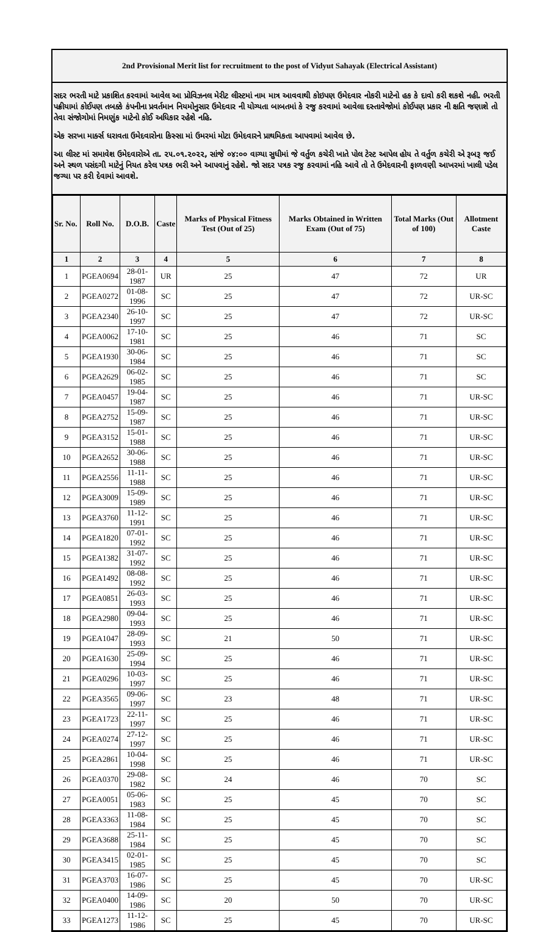2nd Provisional Merit list for recruitment to the post of Vidyut Sahayak (Electrical Assistant)
સદર ભરતી માટે પ્રકાશિત કરવામાં આવેલ આ પ્રોવિઝનલ મેરીટ લીસ્ટમાં નામ માત્ર આવવાથી કોઇપણ ઉમેદવાર નોકરી માટેનો હક કે દાવો કરી શકશે નહી. ભરતી પક્રીયામાં કોઈપણ તબક્કે કંપનીના પ્રવર્તમાન નિયમોનુસાર ઉમેદવાર ની યોગ્યતા બાબતમાં કે રજુ કરવામાં આવેલા દસ્તાવેજોમાં કોઈપણ પ્રકાર ની ક્ષતિ જણાશે તો તેવા સંજોગોમાં નિમણુંક માટેનો કોઈ અધિકાર રહેશે નહિ.
એક સરખા માર્ક્સ ધરાવતા ઉમેદવારોના કિસ્સા માં ઉમરમાં મોટા ઉમેદવારને પ્રાથમિકતા આપવામાં આવેલ છે.
આ લીસ્ટ માં સમાવેશ ઉમેદવારોએ તા. ૨૫.૦૧.૨૦૨૨, સાંજે ૦૪:૦૦ વાગ્યા સુધીમાં જે વર્તુળ કચેરી ખાતે પોલ ટેસ્ટ આપેલ હોય તે વર્તુળ કચેરી એ રૂબરૂ જઈ અને સ્થળ પસંદગી માટેનું નિયત કરેલ પત્રક ભરી અને આપવાનું રહેશે. જો સદર પત્રક રજુ કરવામાં નહિ આવે તો તે ઉમેદવારની ફાળવણી આખરમાં ખાલી પડેલ જગ્યા પર કરી દેવામાં આવશે.
| Sr. No. | Roll No. | D.O.B. | Caste | Marks of Physical Fitness Test (Out of 25) | Marks Obtained in Written Exam (Out of 75) | Total Marks (Out of 100) | Allotment Caste |
| --- | --- | --- | --- | --- | --- | --- | --- |
| 1 | 2 | 3 | 4 | 5 | 6 | 7 | 8 |
| 1 | PGEA0694 | 28-01-1987 | UR | 25 | 47 | 72 | UR |
| 2 | PGEA0272 | 01-08-1996 | SC | 25 | 47 | 72 | UR-SC |
| 3 | PGEA2340 | 26-10-1997 | SC | 25 | 47 | 72 | UR-SC |
| 4 | PGEA0062 | 17-10-1981 | SC | 25 | 46 | 71 | SC |
| 5 | PGEA1930 | 30-06-1984 | SC | 25 | 46 | 71 | SC |
| 6 | PGEA2629 | 06-02-1985 | SC | 25 | 46 | 71 | SC |
| 7 | PGEA0457 | 19-04-1987 | SC | 25 | 46 | 71 | UR-SC |
| 8 | PGEA2752 | 15-09-1987 | SC | 25 | 46 | 71 | UR-SC |
| 9 | PGEA3152 | 15-01-1988 | SC | 25 | 46 | 71 | UR-SC |
| 10 | PGEA2652 | 30-06-1988 | SC | 25 | 46 | 71 | UR-SC |
| 11 | PGEA2556 | 11-11-1988 | SC | 25 | 46 | 71 | UR-SC |
| 12 | PGEA3009 | 15-09-1989 | SC | 25 | 46 | 71 | UR-SC |
| 13 | PGEA3760 | 11-12-1991 | SC | 25 | 46 | 71 | UR-SC |
| 14 | PGEA1820 | 07-01-1992 | SC | 25 | 46 | 71 | UR-SC |
| 15 | PGEA1382 | 31-07-1992 | SC | 25 | 46 | 71 | UR-SC |
| 16 | PGEA1492 | 08-08-1992 | SC | 25 | 46 | 71 | UR-SC |
| 17 | PGEA0851 | 26-03-1993 | SC | 25 | 46 | 71 | UR-SC |
| 18 | PGEA2980 | 09-04-1993 | SC | 25 | 46 | 71 | UR-SC |
| 19 | PGEA1047 | 28-09-1993 | SC | 21 | 50 | 71 | UR-SC |
| 20 | PGEA1630 | 25-09-1994 | SC | 25 | 46 | 71 | UR-SC |
| 21 | PGEA0296 | 10-03-1997 | SC | 25 | 46 | 71 | UR-SC |
| 22 | PGEA3565 | 09-06-1997 | SC | 23 | 48 | 71 | UR-SC |
| 23 | PGEA1723 | 22-11-1997 | SC | 25 | 46 | 71 | UR-SC |
| 24 | PGEA0274 | 27-12-1997 | SC | 25 | 46 | 71 | UR-SC |
| 25 | PGEA2861 | 10-04-1998 | SC | 25 | 46 | 71 | UR-SC |
| 26 | PGEA0370 | 29-08-1982 | SC | 24 | 46 | 70 | SC |
| 27 | PGEA0051 | 05-06-1983 | SC | 25 | 45 | 70 | SC |
| 28 | PGEA3363 | 11-08-1984 | SC | 25 | 45 | 70 | SC |
| 29 | PGEA3688 | 25-11-1984 | SC | 25 | 45 | 70 | SC |
| 30 | PGEA3415 | 02-01-1985 | SC | 25 | 45 | 70 | SC |
| 31 | PGEA3703 | 16-07-1986 | SC | 25 | 45 | 70 | UR-SC |
| 32 | PGEA0400 | 14-09-1986 | SC | 20 | 50 | 70 | UR-SC |
| 33 | PGEA1273 | 11-12-1986 | SC | 25 | 45 | 70 | UR-SC |